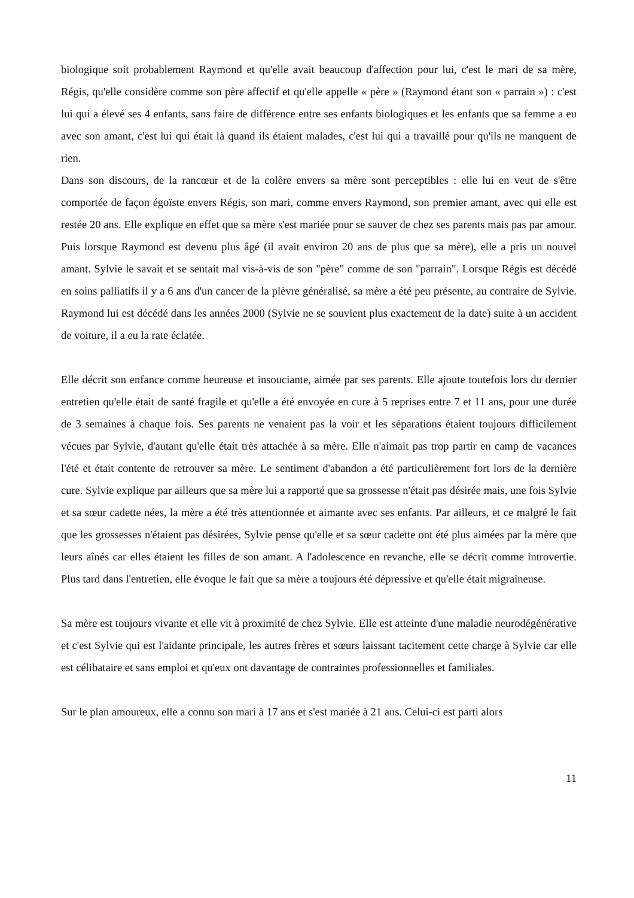biologique soit probablement Raymond et qu'elle avait beaucoup d'affection pour lui, c'est le mari de sa mère, Régis, qu'elle considère comme son père affectif et qu'elle appelle « père » (Raymond étant son « parrain ») : c'est lui qui a élevé ses 4 enfants, sans faire de différence entre ses enfants biologiques et les enfants que sa femme a eu avec son amant, c'est lui qui était là quand ils étaient malades, c'est lui qui a travaillé pour qu'ils ne manquent de rien.
Dans son discours, de la rancœur et de la colère envers sa mère sont perceptibles : elle lui en veut de s'être comportée de façon égoïste envers Régis, son mari, comme envers Raymond, son premier amant, avec qui elle est restée 20 ans. Elle explique en effet que sa mère s'est mariée pour se sauver de chez ses parents mais pas par amour. Puis lorsque Raymond est devenu plus âgé (il avait environ 20 ans de plus que sa mère), elle a pris un nouvel amant. Sylvie le savait et se sentait mal vis-à-vis de son "père" comme de son "parrain". Lorsque Régis est décédé en soins palliatifs il y a 6 ans d'un cancer de la plèvre généralisé, sa mère a été peu présente, au contraire de Sylvie. Raymond lui est décédé dans les années 2000 (Sylvie ne se souvient plus exactement de la date) suite à un accident de voiture, il a eu la rate éclatée.
Elle décrit son enfance comme heureuse et insouciante, aimée par ses parents. Elle ajoute toutefois lors du dernier entretien qu'elle était de santé fragile et qu'elle a été envoyée en cure à 5 reprises entre 7 et 11 ans, pour une durée de 3 semaines à chaque fois. Ses parents ne venaient pas la voir et les séparations étaient toujours difficilement vécues par Sylvie, d'autant qu'elle était très attachée à sa mère. Elle n'aimait pas trop partir en camp de vacances l'été et était contente de retrouver sa mère. Le sentiment d'abandon a été particulièrement fort lors de la dernière cure. Sylvie explique par ailleurs que sa mère lui a rapporté que sa grossesse n'était pas désirée mais, une fois Sylvie et sa sœur cadette nées, la mère a été très attentionnée et aimante avec ses enfants. Par ailleurs, et ce malgré le fait que les grossesses n'étaient pas désirées, Sylvie pense qu'elle et sa sœur cadette ont été plus aimées par la mère que leurs aînés car elles étaient les filles de son amant. A l'adolescence en revanche, elle se décrit comme introvertie. Plus tard dans l'entretien, elle évoque le fait que sa mère a toujours été dépressive et qu'elle était migraineuse.
Sa mère est toujours vivante et elle vit à proximité de chez Sylvie. Elle est atteinte d'une maladie neurodégénérative et c'est Sylvie qui est l'aidante principale, les autres frères et sœurs laissant tacitement cette charge à Sylvie car elle est célibataire et sans emploi et qu'eux ont davantage de contraintes professionnelles et familiales.
Sur le plan amoureux, elle a connu son mari à 17 ans et s'est mariée à 21 ans. Celui-ci est parti alors
11